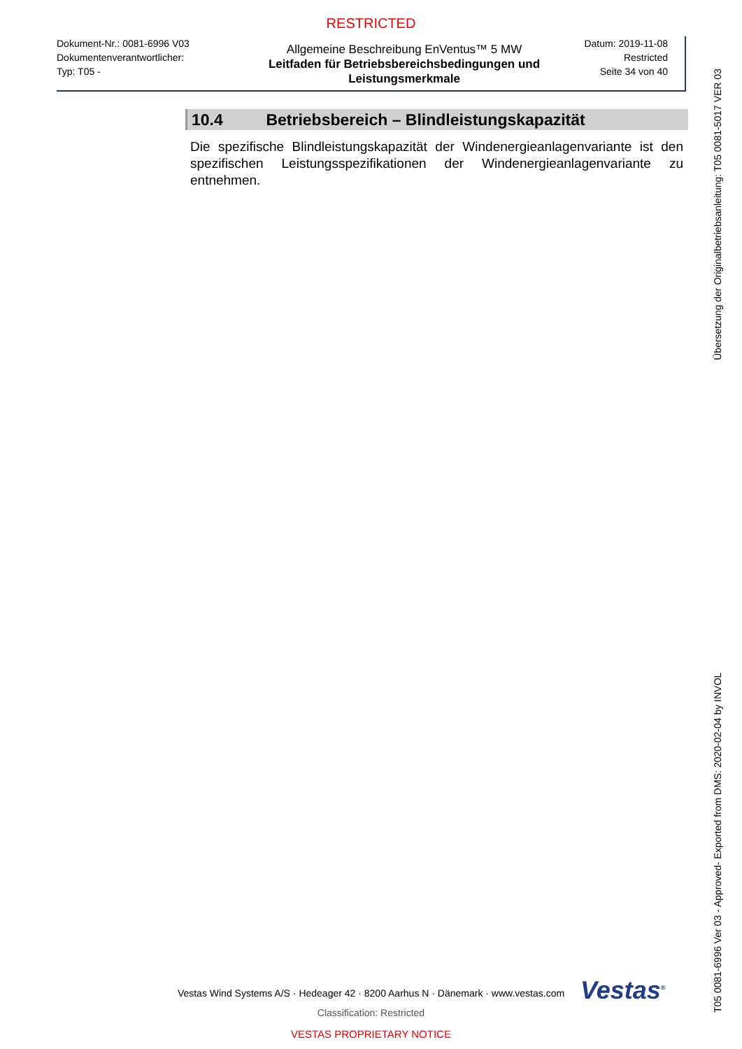RESTRICTED
Dokument-Nr.: 0081-6996 V03
Dokumentenverantwortlicher:
Typ: T05 -
Allgemeine Beschreibung EnVentus™ 5 MW
Leitfaden für Betriebsbereichsbedingungen und Leistungsmerkmale
Datum: 2019-11-08
Restricted
Seite 34 von 40
10.4 Betriebsbereich – Blindleistungskapazität
Die spezifische Blindleistungskapazität der Windenergieanlagenvariante ist den spezifischen Leistungsspezifikationen der Windenergieanlagenvariante zu entnehmen.
Übersetzung der Originalbetriebsanleitung: T05 0081-5017 VER 03
T05 0081-6996 Ver 03 - Approved- Exported from DMS: 2020-02-04 by INVOL
Vestas Wind Systems A/S · Hedeager 42 · 8200 Aarhus N · Dänemark · www.vestas.com Vestas<sup>®</sup>
Classification: Restricted
VESTAS PROPRIETARY NOTICE